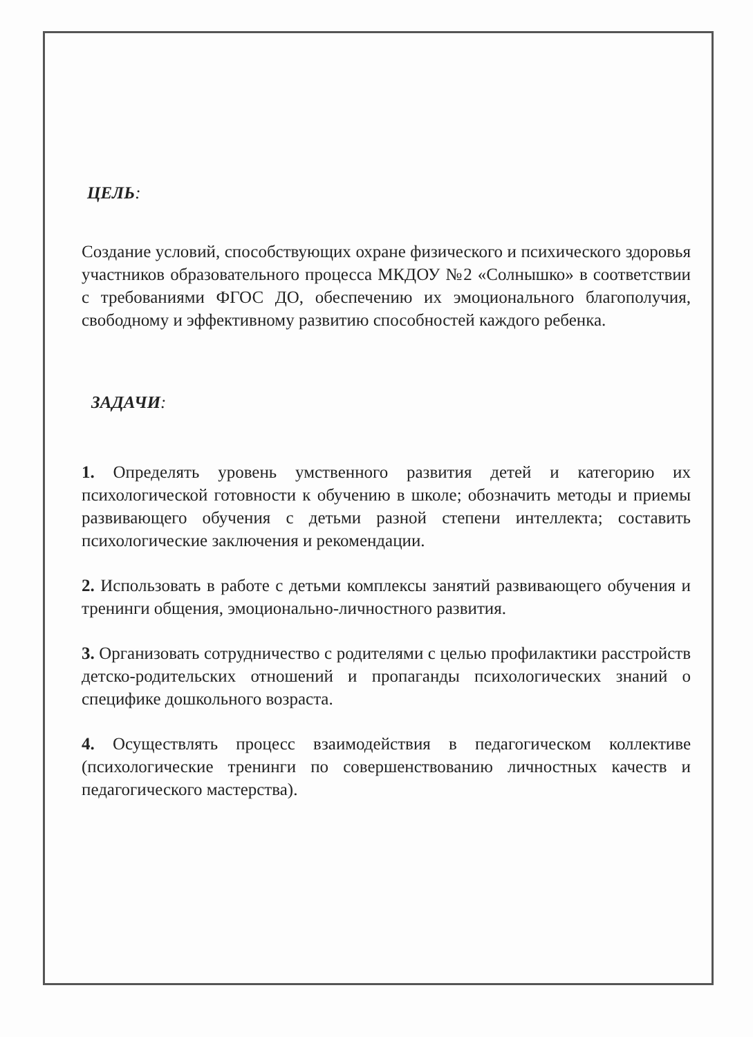ЦЕЛЬ:
Создание условий, способствующих охране физического и психического здоровья участников образовательного процесса МКДОУ №2 «Солнышко» в соответствии с требованиями ФГОС ДО, обеспечению их эмоционального благополучия, свободному и эффективному развитию способностей каждого ребенка.
ЗАДАЧИ:
1. Определять уровень умственного развития детей и категорию их психологической готовности к обучению в школе; обозначить методы и приемы развивающего обучения с детьми разной степени интеллекта; составить психологические заключения и рекомендации.
2. Использовать в работе с детьми комплексы занятий развивающего обучения и тренинги общения, эмоционально-личностного развития.
3. Организовать сотрудничество с родителями с целью профилактики расстройств детско-родительских отношений и пропаганды психологических знаний о специфике дошкольного возраста.
4. Осуществлять процесс взаимодействия в педагогическом коллективе (психологические тренинги по совершенствованию личностных качеств и педагогического мастерства).